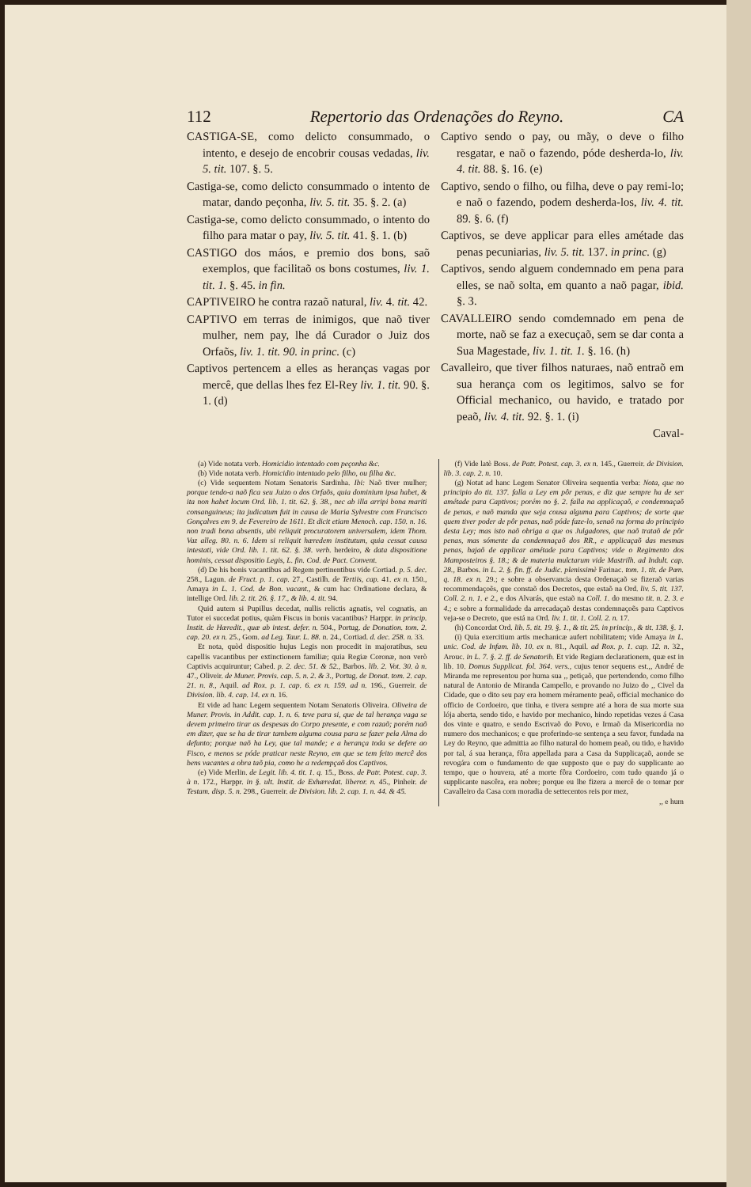112 Repertorio das Ordenações do Reyno. CA
CASTIGA-SE, como delicto consummado, o intento, e desejo de encobrir cousas vedadas, liv. 5. tit. 107. §. 5.
Castiga-se, como delicto consummado o intento de matar, dando peçonha, liv. 5. tit. 35. §. 2. (a)
Castiga-se, como delicto consummado, o intento do filho para matar o pay, liv. 5. tit. 41. §. 1. (b)
CASTIGO dos máos, e premio dos bons, saõ exemplos, que facilitaõ os bons costumes, liv. 1. tit. 1. §. 45. in fin.
CAPTIVEIRO he contra razaõ natural, liv. 4. tit. 42.
CAPTIVO em terras de inimigos, que naõ tiver mulher, nem pay, lhe dá Curador o Juiz dos Orfaõs, liv. 1. tit. 90. in princ. (c)
Captivos pertencem a elles as heranças vagas por mercê, que dellas lhes fez El-Rey liv. 1. tit. 90. §. 1. (d)
Captivo sendo o pay, ou mãy, o deve o filho resgatar, e naõ o fazendo, póde desherda-lo, liv. 4. tit. 88. §. 16. (e)
Captivo, sendo o filho, ou filha, deve o pay remi-lo; e naõ o fazendo, podem desherda-los, liv. 4. tit. 89. §. 6. (f)
Captivos, se deve applicar para elles amétade das penas pecuniarias, liv. 5. tit. 137. in princ. (g)
Captivos, sendo alguem condemnado em pena para elles, se naõ solta, em quanto a naõ pagar, ibid. §. 3.
CAVALLEIRO sendo comdemnado em pena de morte, naõ se faz a execuçaõ, sem se dar conta a Sua Magestade, liv. 1. tit. 1. §. 16. (h)
Cavalleiro, que tiver filhos naturaes, naõ entraõ em sua herança com os legitimos, salvo se for Official mechanico, ou havido, e tratado por peaõ, liv. 4. tit. 92. §. 1. (i)
Caval-
(a) Vide notata verb. Homicidio intentado com peçonha &c.
(b) Vide notata verb. Homicidio intentado pelo filho, ou filha &c.
(c) Vide sequentem Notam Senatoris Sardinha. Ibi: Naõ tiver mulher; porque tendo-a naõ fica seu Juizo o dos Orfaõs, quia dominium ipsa habet, & ita non habet locum Ord. lib. 1. tit. 62. §. 38., nec ab illa arripi bona mariti consanguineus; ita judicatum fuit in causa de Maria Sylvestre com Francisco Gonçalves em 9. de Fevereiro de 1611. Et dicit etiam Menoch. cap. 150. n. 16. non tradi bona absentis, ubi reliquit procuratorem universalem, idem Thom. Vaz alleg. 80. n. 6. Idem si reliquit hæredem institutum, quia cessat causa intestati, vide Ord. lib. 1. tit. 62. §. 38. verb. herdeiro, & data dispositione hominis, cessat dispositio Legis, L. fin. Cod. de Pact. Convent.
(d) De his bonis vacantibus ad Regem pertinentibus vide Cortiad. p. 5. dec. 258., Lagun. de Fruct. p. 1. cap. 27., Castilh. de Tertiis, cap. 41. ex n. 150., Amaya in L. 1. Cod. de Bon. vacant., & cum hac Ordinatione declara, & intellige Ord. lib. 2. tit. 26. §. 17., & lib. 4. tit. 94.
Quid autem si Pupillus decedat, nullis relictis agnatis, vel cognatis, an Tutor ei succedat potius, quàm Fiscus in bonis vacantibus? Harppr. in princip. Instit. de Hæredit., quæ ab intest. defer. n. 504., Portug. de Donation. tom. 2. cap. 20. ex n. 25., Gom. ad Leg. Taur. L. 88. n. 24., Cortiad. d. dec. 258. n. 33.
Et nota, quòd dispositio hujus Legis non procedit in majoratibus, seu capellis vacantibus per extinctionem familiæ; quia Regiæ Coronæ, non verò Captivis acquiruntur; Cabed. p. 2. dec. 51. & 52., Barbos. lib. 2. Vot. 30. à n. 47., Oliveir. de Muner. Provis. cap. 5. n. 2. & 3., Portug. de Donat. tom. 2. cap. 21. n. 8., Aquil. ad Rox. p. 1. cap. 6. ex n. 159. ad n. 196., Guerreir. de Division. lib. 4. cap. 14. ex n. 16.
Et vide ad hanc Legem sequentem Notam Senatoris Oliveira. Oliveira de Muner. Provis. in Addit. cap. 1. n. 6. teve para si, que de tal herança vaga se devem primeiro tirar as despesas do Corpo presente, e com razaõ; porém naõ em dizer, que se ha de tirar tambem alguma cousa para se fazer pela Alma do defunto; porque naõ ha Ley, que tal mande; e a herança toda se defere ao Fisco, e menos se póde praticar neste Reyno, em que se tem feito mercê dos bens vacantes a obra taõ pia, como he a redempçaõ dos Captivos.
(e) Vide Merlin. de Legit. lib. 4. tit. 1. q. 15., Boss. de Patr. Potest. cap. 3. à n. 172., Harppr. in §. ult. Instit. de Exhæredat. liberor. n. 45., Pinheir. de Testam. disp. 5. n. 298., Guerreir. de Division. lib. 2. cap. 1. n. 44. & 45.
(f) Vide latè Boss. de Patr. Potest. cap. 3. ex n. 145., Guerreir. de Division. lib. 3. cap. 2. n. 10.
(g) Notat ad hanc Legem Senator Oliveira sequentia verba: Nota, que no principio do tit. 137. falla a Ley em pôr penas, e diz que sempre ha de ser amétade para Captivos; porém no §. 2. falla na applicaçaõ, e condemnaçaõ de penas, e naõ manda que seja cousa alguma para Captivos; de sorte que quem tiver poder de pôr penas, naõ póde faze-lo, senaõ na forma do principio desta Ley; mas isto naõ obriga a que os Julgadores, que naõ trataõ de pôr penas, mas sómente da condemnaçaõ dos RR., e applicaçaõ das mesmas penas, hajaõ de applicar amétade para Captivos; vide o Regimento dos Mamposteiros §. 18.; & de materia mulctarum vide Mastrilh. ad Indult. cap. 28., Barbos. in L. 2. §. fin. ff. de Judic. plenissimè Farinac. tom. 1. tit. de Pœn. q. 18. ex n. 29.; e sobre a observancia desta Ordenaçaõ se fizeraõ varias recommendaçoẽs, que constaõ dos Decretos, que estaõ na Ord. liv. 5. tit. 137. Coll. 2. n. 1. e 2., e dos Alvarás, que estaõ na Coll. 1. do mesmo tit. n. 2. 3. e 4.; e sobre a formalidade da arrecadaçaõ destas condemnaçoẽs para Captivos veja-se o Decreto, que está na Ord. liv. 1. tit. 1. Coll. 2. n. 17.
(h) Concordat Ord. lib. 5. tit. 19. §. 1., & tit. 25. in princip., & tit. 138. §. 1.
(i) Quia exercitium artis mechanicæ aufert nobilitatem; vide Amaya in L. unic. Cod. de Infam. lib. 10. ex n. 81., Aquil. ad Rox. p. 1. cap. 12. n. 32., Arouc. in L. 7. §. 2. ff. de Senatorib. Et vide Regiam declarationem, quæ est in lib. 10. Domus Supplicat. fol. 364. vers., cujus tenor sequens est.,, André de Miranda me representou por huma sua ,, petiçaõ, que pertendendo, como filho natural de Antonio de Miranda Campello, e provando no Juizo do ,, Civel da Cidade, que o dito seu pay era homem méramente peaõ, official mechanico do officio de Cordoeiro, que tinha, e tivera sempre até a hora de sua morte sua lója aberta, sendo tido, e havido por mechanico, hindo repetidas vezes á Casa dos vinte e quatro, e sendo Escrivaõ do Povo, e Irmaõ da Misericordia no numero dos mechanicos; e que proferindo-se sentença a seu favor, fundada na Ley do Reyno, que admittia ao filho natural do homem peaõ, ou tido, e havido por tal, á sua herança, fôra appellada para a Casa da Supplicaçaõ, aonde se revogára com o fundamento de que supposto que o pay do supplicante ao tempo, que o houvera, até a morte fôra Cordoeiro, com tudo quando já o supplicante nascêra, era nobre; porque eu lhe fizera a mercê de o tomar por Cavalleiro da Casa com moradia de settecentos reis por mez,
,, e hum